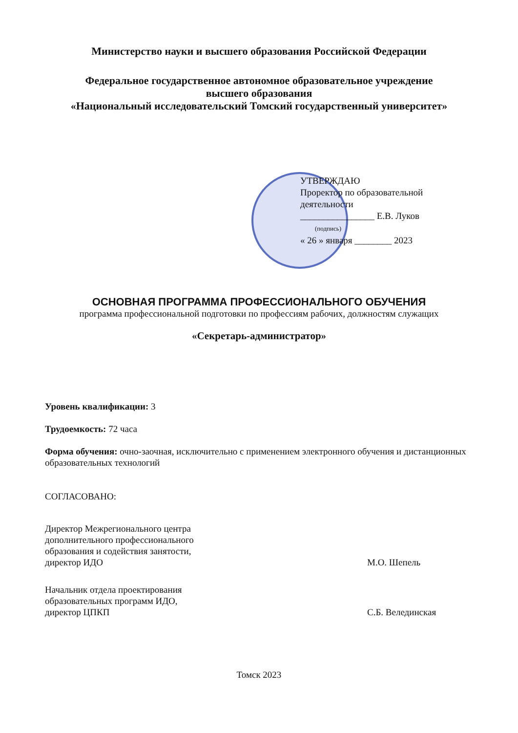Министерство науки и высшего образования Российской Федерации
Федеральное государственное автономное образовательное учреждение
высшего образования
«Национальный исследовательский Томский государственный университет»
УТВЕРЖДАЮ
Проректор по образовательной
деятельности
________________ Е.В. Луков
(подпись)
« 26 » января ________ 2023
ОСНОВНАЯ ПРОГРАММА ПРОФЕССИОНАЛЬНОГО ОБУЧЕНИЯ
программа профессиональной подготовки по профессиям рабочих, должностям служащих
«Секретарь-администратор»
Уровень квалификации: 3
Трудоемкость: 72 часа
Форма обучения: очно-заочная, исключительно с применением электронного обучения и дистанционных образовательных технологий
СОГЛАСОВАНО:
Директор Межрегионального центра
дополнительного профессионального
образования и содействия занятости,
директор ИДО
М.О. Шепель
Начальник отдела проектирования
образовательных программ ИДО,
директор ЦПКП
С.Б. Велединская
Томск 2023